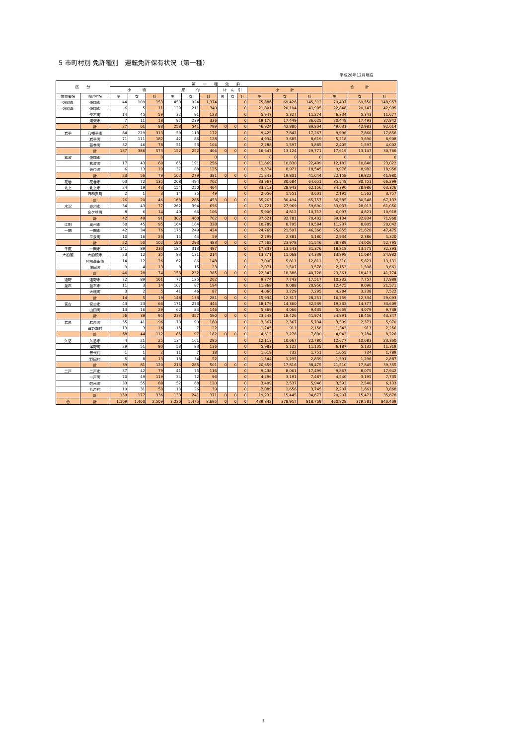5 市町村別 免許種別　運転免許保有状況（第一種）
平成28年12月現在
| 区 分 | | 第 一 種 免 許 | | | | | | | | | | | | 合 計 | | |
| --- | --- | --- | --- | --- | --- | --- | --- | --- | --- | --- | --- | --- | --- | --- | --- | --- |
| | | 小 特 | | | 原 付 | | | け ん 引 | | | 小 計 | | | | | |
| 警察署名 | 市町村名 | 男 | 女 | 計 | 男 | 女 | 計 | 男 | 女 | 計 | 男 | 女 | 計 | 男 | 女 | 計 |
| 盛岡東 | 盛岡市 | 44 | 109 | 153 | 450 | 924 | 1,374 | | | 0 | 75,886 | 69,426 | 145,312 | 79,407 | 69,550 | 148,957 |
| 盛岡西 | 盛岡市 | 6 | 5 | 11 | 129 | 211 | 340 | | | 0 | 21,801 | 20,104 | 41,905 | 22,848 | 20,147 | 42,995 |
| | 雫石町 | 14 | 45 | 59 | 32 | 91 | 123 | | | 0 | 5,947 | 5,327 | 11,274 | 6,334 | 5,343 | 11,677 |
| | 滝沢市 | 7 | 11 | 18 | 97 | 239 | 336 | | | 0 | 19,176 | 17,449 | 36,625 | 20,449 | 17,493 | 37,942 |
| | 計 | 27 | 61 | 88 | 258 | 541 | 799 | 0 | 0 | 0 | 46,924 | 42,880 | 89,804 | 49,631 | 42,983 | 92,614 |
| 岩手 | 八幡平市 | 84 | 229 | 313 | 59 | 113 | 172 | | | 0 | 9,425 | 7,842 | 17,267 | 9,996 | 7,860 | 17,856 |
| | 岩手町 | 71 | 111 | 182 | 42 | 86 | 128 | | | 0 | 4,934 | 3,685 | 8,619 | 5,218 | 3,690 | 8,908 |
| | 葛巻町 | 32 | 46 | 78 | 51 | 53 | 104 | | | 0 | 2,288 | 1,597 | 3,885 | 2,405 | 1,597 | 4,002 |
| | 計 | 187 | 386 | 573 | 152 | 252 | 404 | 0 | 0 | 0 | 16,647 | 13,124 | 29,771 | 17,619 | 13,147 | 30,766 |
| 紫波 | 盛岡市 | | | 0 | | | 0 | | | 0 | 0 | 0 | 0 | 0 | 0 | 0 |
| | 紫波町 | 17 | 43 | 60 | 65 | 191 | 256 | | | 0 | 11,669 | 10,830 | 22,499 | 12,182 | 10,840 | 23,022 |
| | 矢巾町 | 6 | 13 | 19 | 37 | 88 | 125 | | | 0 | 9,574 | 8,971 | 18,545 | 9,976 | 8,982 | 18,958 |
| | 計 | 23 | 56 | 79 | 102 | 279 | 381 | 0 | 0 | 0 | 21,243 | 19,801 | 41,044 | 22,158 | 19,822 | 41,980 |
| 花巻 | 花巻市 | 63 | 72 | 135 | 208 | 494 | 702 | | | 0 | 33,967 | 30,684 | 64,651 | 35,548 | 30,751 | 66,299 |
| 北上 | 北上市 | 24 | 19 | 43 | 154 | 250 | 404 | | | 0 | 33,213 | 28,943 | 62,156 | 34,390 | 28,986 | 63,376 |
| | 西和賀町 | 2 | 1 | 3 | 14 | 35 | 49 | | | 0 | 2,050 | 1,551 | 3,601 | 2,195 | 1,562 | 3,757 |
| | 計 | 26 | 20 | 46 | 168 | 285 | 453 | 0 | 0 | 0 | 35,263 | 30,494 | 65,757 | 36,585 | 30,548 | 67,133 |
| 水沢 | 奥州市 | 34 | 43 | 77 | 262 | 394 | 656 | | | 0 | 31,721 | 27,969 | 59,690 | 33,037 | 28,013 | 61,050 |
| | 金ケ崎町 | 8 | 6 | 14 | 40 | 66 | 106 | | | 0 | 5,900 | 4,812 | 10,712 | 6,097 | 4,821 | 10,918 |
| | 計 | 42 | 49 | 91 | 302 | 460 | 762 | 0 | 0 | 0 | 37,621 | 32,781 | 70,402 | 39,134 | 32,834 | 71,968 |
| 江刺 | 奥州市 | 50 | 45 | 95 | 164 | 164 | 328 | | | 0 | 10,789 | 8,795 | 19,584 | 11,237 | 8,805 | 20,042 |
| 一関 | 一関市 | 42 | 34 | 76 | 175 | 249 | 424 | | | 0 | 24,769 | 21,597 | 46,366 | 25,855 | 21,620 | 47,475 |
| | 平泉町 | 10 | 16 | 26 | 15 | 44 | 59 | | | 0 | 2,799 | 2,381 | 5,180 | 2,934 | 2,386 | 5,320 |
| | 計 | 52 | 50 | 102 | 190 | 293 | 483 | 0 | 0 | 0 | 27,568 | 23,978 | 51,546 | 28,789 | 24,006 | 52,795 |
| 千厩 | 一関市 | 141 | 89 | 230 | 184 | 313 | 497 | | | 0 | 17,833 | 13,543 | 31,376 | 18,818 | 13,575 | 32,393 |
| 大船渡 | 大船渡市 | 23 | 12 | 35 | 83 | 131 | 214 | | | 0 | 13,271 | 11,068 | 24,339 | 13,898 | 11,084 | 24,982 |
| | 陸前高田市 | 14 | 12 | 26 | 62 | 86 | 148 | | | 0 | 7,000 | 5,811 | 12,811 | 7,310 | 5,821 | 13,131 |
| | 住田町 | 9 | 4 | 13 | 8 | 15 | 23 | | | 0 | 2,071 | 1,507 | 3,578 | 2,153 | 1,508 | 3,661 |
| | 計 | 46 | 28 | 74 | 153 | 232 | 385 | 0 | 0 | 0 | 22,342 | 18,386 | 40,728 | 23,361 | 18,413 | 41,774 |
| 遠野 | 遠野市 | 72 | 89 | 161 | 77 | 125 | 202 | | | 0 | 9,774 | 7,743 | 17,517 | 10,232 | 7,757 | 17,989 |
| 釜石 | 釜石市 | 11 | 3 | 14 | 107 | 87 | 194 | | | 0 | 11,868 | 9,088 | 20,956 | 12,475 | 9,096 | 21,571 |
| | 大槌町 | 3 | 2 | 5 | 41 | 46 | 87 | | | 0 | 4,066 | 3,229 | 7,295 | 4,284 | 3,238 | 7,522 |
| | 計 | 14 | 5 | 19 | 148 | 133 | 281 | 0 | 0 | 0 | 15,934 | 12,317 | 28,251 | 16,759 | 12,334 | 29,093 |
| 宮古 | 宮古市 | 43 | 23 | 66 | 171 | 273 | 444 | | | 0 | 18,179 | 14,360 | 32,539 | 19,232 | 14,377 | 33,609 |
| | 山田町 | 13 | 16 | 29 | 62 | 84 | 146 | | | 0 | 5,369 | 4,066 | 9,435 | 5,659 | 4,079 | 9,738 |
| | 計 | 56 | 39 | 95 | 233 | 357 | 590 | 0 | 0 | 0 | 23,548 | 18,426 | 41,974 | 24,891 | 18,456 | 43,347 |
| 岩泉 | 岩泉町 | 55 | 41 | 96 | 70 | 90 | 160 | | | 0 | 3,367 | 2,367 | 5,734 | 3,599 | 2,371 | 5,970 |
| | 田野畑村 | 13 | 3 | 16 | 15 | 7 | 22 | | | 0 | 1,245 | 911 | 2,156 | 1,343 | 913 | 2,256 |
| | 計 | 68 | 44 | 112 | 85 | 97 | 182 | 0 | 0 | 0 | 4,612 | 3,278 | 7,890 | 4,942 | 3,284 | 8,226 |
| 久慈 | 久慈市 | 4 | 21 | 25 | 134 | 161 | 295 | | | 0 | 12,113 | 10,667 | 22,780 | 12,677 | 10,683 | 23,360 |
| | 洋野町 | 29 | 51 | 80 | 53 | 83 | 136 | | | 0 | 5,983 | 5,122 | 11,105 | 6,187 | 5,132 | 11,319 |
| | 普代村 | 1 | 1 | 2 | 11 | 7 | 18 | | | 0 | 1,019 | 732 | 1,751 | 1,055 | 734 | 1,789 |
| | 野田村 | 5 | 8 | 13 | 18 | 34 | 52 | | | 0 | 1,544 | 1,295 | 2,839 | 1,591 | 1,296 | 2,887 |
| | 計 | 39 | 81 | 120 | 216 | 285 | 501 | 0 | 0 | 0 | 20,659 | 17,816 | 38,475 | 21,510 | 17,845 | 39,355 |
| 二戸 | 二戸市 | 37 | 42 | 79 | 41 | 75 | 116 | | | 0 | 9,438 | 8,061 | 17,499 | 9,867 | 8,075 | 17,942 |
| | 一戸町 | 70 | 49 | 119 | 24 | 72 | 96 | | | 0 | 4,296 | 3,191 | 7,487 | 4,540 | 3,195 | 7,735 |
| | 軽米町 | 33 | 55 | 88 | 52 | 68 | 120 | | | 0 | 3,409 | 2,537 | 5,946 | 3,593 | 2,540 | 6,133 |
| | 九戸村 | 19 | 31 | 50 | 13 | 26 | 39 | | | 0 | 2,089 | 1,656 | 3,745 | 2,207 | 1,661 | 3,868 |
| | 計 | 159 | 177 | 336 | 130 | 241 | 371 | 0 | 0 | 0 | 19,232 | 15,445 | 34,677 | 20,207 | 15,471 | 35,678 |
| 合 | 計 | 1,109 | 1,400 | 2,509 | 3,220 | 5,475 | 8,695 | 0 | 0 | 0 | 439,842 | 378,917 | 818,759 | 460,828 | 379,581 | 840,409 |
7